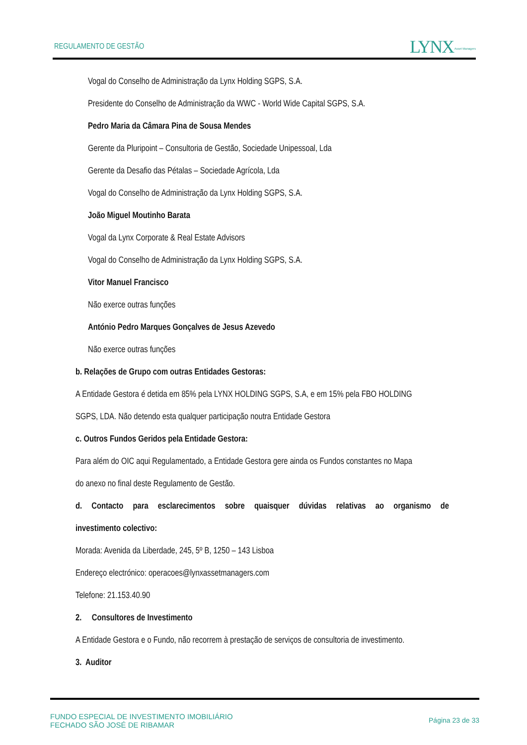REGULAMENTO DE GESTÃO LYNX Asset Managers
Vogal do Conselho de Administração da Lynx Holding SGPS, S.A.
Presidente do Conselho de Administração da WWC - World Wide Capital SGPS, S.A.
Pedro Maria da Câmara Pina de Sousa Mendes
Gerente da Pluripoint – Consultoria de Gestão, Sociedade Unipessoal, Lda
Gerente da Desafio das Pétalas – Sociedade Agrícola, Lda
Vogal do Conselho de Administração da Lynx Holding SGPS, S.A.
João Miguel Moutinho Barata
Vogal da Lynx Corporate & Real Estate Advisors
Vogal do Conselho de Administração da Lynx Holding SGPS, S.A.
Vitor Manuel Francisco
Não exerce outras funções
António Pedro Marques Gonçalves de Jesus Azevedo
Não exerce outras funções
b. Relações de Grupo com outras Entidades Gestoras:
A Entidade Gestora é detida em 85% pela LYNX HOLDING SGPS, S.A, e em 15% pela FBO HOLDING
SGPS, LDA. Não detendo esta qualquer participação noutra Entidade Gestora
c. Outros Fundos Geridos pela Entidade Gestora:
Para além do OIC aqui Regulamentado, a Entidade Gestora gere ainda os Fundos constantes no Mapa
do anexo no final deste Regulamento de Gestão.
d. Contacto para esclarecimentos sobre quaisquer dúvidas relativas ao organismo de
investimento colectivo:
Morada: Avenida da Liberdade, 245, 5º B, 1250 – 143 Lisboa
Endereço electrónico: operacoes@lynxassetmanagers.com
Telefone: 21.153.40.90
2. Consultores de Investimento
A Entidade Gestora e o Fundo, não recorrem à prestação de serviços de consultoria de investimento.
3. Auditor
FUNDO ESPECIAL DE INVESTIMENTO IMOBILIÁRIO
FECHADO SÃO JOSÉ DE RIBAMAR
Página 23 de 33